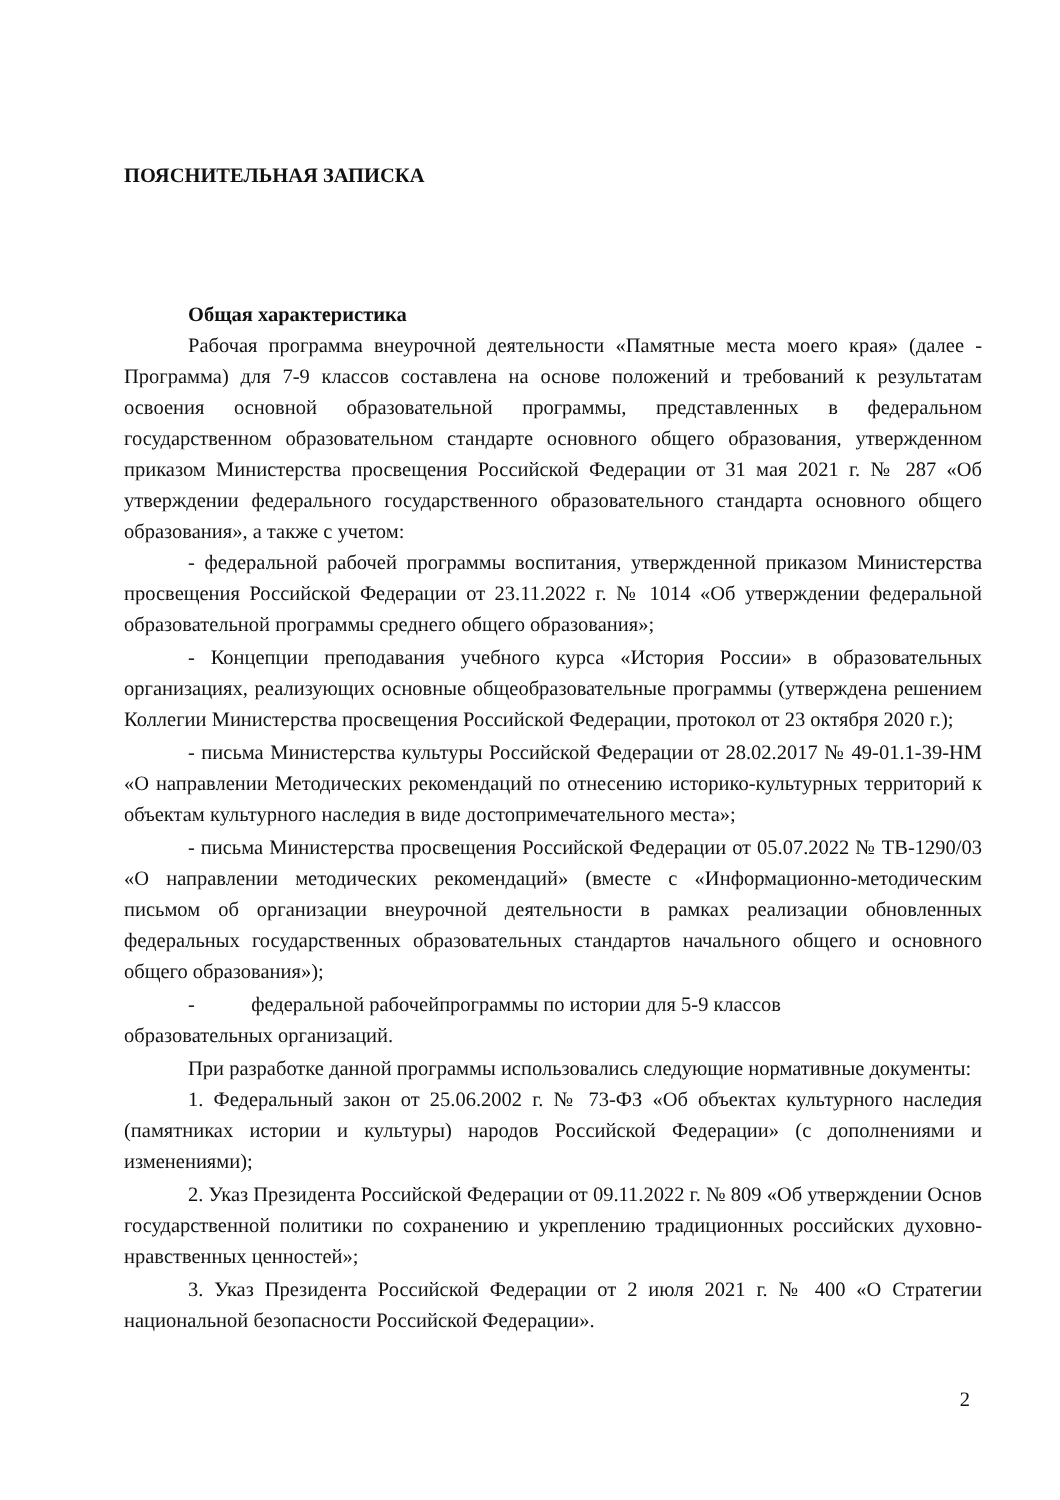ПОЯСНИТЕЛЬНАЯ ЗАПИСКА
Общая характеристика
Рабочая программа внеурочной деятельности «Памятные места моего края» (далее - Программа) для 7-9 классов составлена на основе положений и требований к результатам освоения основной образовательной программы, представленных в федеральном государственном образовательном стандарте основного общего образования, утвержденном приказом Министерства просвещения Российской Федерации от 31 мая 2021 г. № 287 «Об утверждении федерального государственного образовательного стандарта основного общего образования», а также с учетом:
- федеральной рабочей программы воспитания, утвержденной приказом Министерства просвещения Российской Федерации от 23.11.2022 г. № 1014 «Об утверждении федеральной образовательной программы среднего общего образования»;
- Концепции преподавания учебного курса «История России» в образовательных организациях, реализующих основные общеобразовательные программы (утверждена решением Коллегии Министерства просвещения Российской Федерации, протокол от 23 октября 2020 г.);
- письма Министерства культуры Российской Федерации от 28.02.2017 № 49-01.1-39-НМ «О направлении Методических рекомендаций по отнесению историко-культурных территорий к объектам культурного наследия в виде достопримечательного места»;
- письма Министерства просвещения Российской Федерации от 05.07.2022 № ТВ-1290/03 «О направлении методических рекомендаций» (вместе с «Информационно-методическим письмом об организации внеурочной деятельности в рамках реализации обновленных федеральных государственных образовательных стандартов начального общего и основного общего образования»);
- федеральной рабочейпрограммы по истории для 5-9 классов
образовательных организаций.
При разработке данной программы использовались следующие нормативные документы:
1. Федеральный закон от 25.06.2002 г. № 73-ФЗ «Об объектах культурного наследия (памятниках истории и культуры) народов Российской Федерации» (с дополнениями и изменениями);
2. Указ Президента Российской Федерации от 09.11.2022 г. № 809 «Об утверждении Основ государственной политики по сохранению и укреплению традиционных российских духовно-нравственных ценностей»;
3. Указ Президента Российской Федерации от 2 июля 2021 г. № 400 «О Стратегии национальной безопасности Российской Федерации».
2